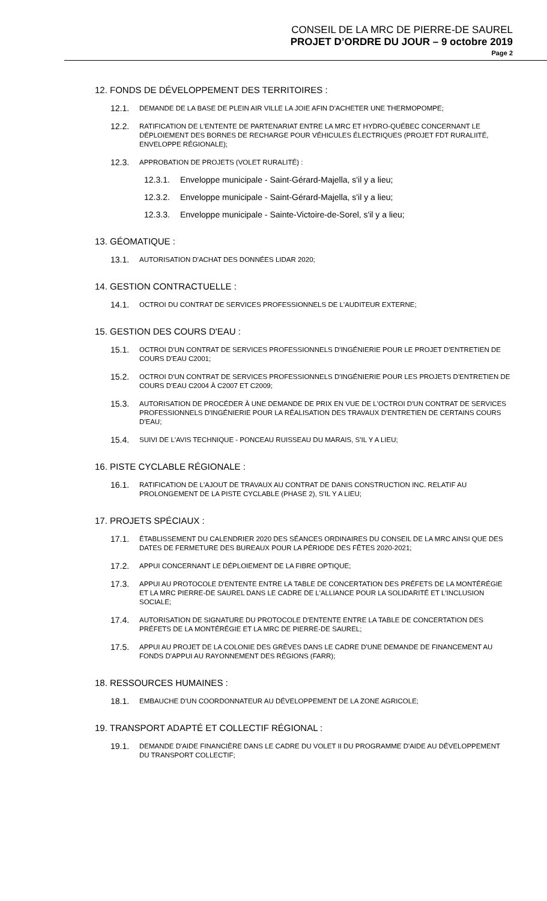CONSEIL DE LA MRC DE PIERRE-DE SAUREL
PROJET D’ORDRE DU JOUR – 9 octobre 2019
Page 2
12. FONDS DE DÉVELOPPEMENT DES TERRITOIRES :
12.1. DEMANDE DE LA BASE DE PLEIN AIR VILLE LA JOIE AFIN D'ACHETER UNE THERMOPOMPE;
12.2. RATIFICATION DE L'ENTENTE DE PARTENARIAT ENTRE LA MRC ET HYDRO-QUÉBEC CONCERNANT LE DÉPLOIEMENT DES BORNES DE RECHARGE POUR VÉHICULES ÉLECTRIQUES (PROJET FDT RURALIITÉ, ENVELOPPE RÉGIONALE);
12.3. APPROBATION DE PROJETS (VOLET RURALITÉ) :
12.3.1. Enveloppe municipale - Saint-Gérard-Majella, s'il y a lieu;
12.3.2. Enveloppe municipale - Saint-Gérard-Majella, s'il y a lieu;
12.3.3. Enveloppe municipale - Sainte-Victoire-de-Sorel, s'il y a lieu;
13. GÉOMATIQUE :
13.1. AUTORISATION D'ACHAT DES DONNÉES LIDAR 2020;
14. GESTION CONTRACTUELLE :
14.1. OCTROI DU CONTRAT DE SERVICES PROFESSIONNELS DE L'AUDITEUR EXTERNE;
15. GESTION DES COURS D'EAU :
15.1. OCTROI D'UN CONTRAT DE SERVICES PROFESSIONNELS D'INGÉNIERIE POUR LE PROJET D'ENTRETIEN DE COURS D'EAU C2001;
15.2. OCTROI D'UN CONTRAT DE SERVICES PROFESSIONNELS D'INGÉNIERIE POUR LES PROJETS D'ENTRETIEN DE COURS D'EAU C2004 À C2007 ET C2009;
15.3. AUTORISATION DE PROCÉDER À UNE DEMANDE DE PRIX EN VUE DE L'OCTROI D'UN CONTRAT DE SERVICES PROFESSIONNELS D'INGÉNIERIE POUR LA RÉALISATION DES TRAVAUX D'ENTRETIEN DE CERTAINS COURS D'EAU;
15.4. SUIVI DE L'AVIS TECHNIQUE - PONCEAU RUISSEAU DU MARAIS, S'IL Y A LIEU;
16. PISTE CYCLABLE RÉGIONALE :
16.1. RATIFICATION DE L'AJOUT DE TRAVAUX AU CONTRAT DE DANIS CONSTRUCTION INC. RELATIF AU PROLONGEMENT DE LA PISTE CYCLABLE (PHASE 2), S'IL Y A LIEU;
17. PROJETS SPÉCIAUX :
17.1. ÉTABLISSEMENT DU CALENDRIER 2020 DES SÉANCES ORDINAIRES DU CONSEIL DE LA MRC AINSI QUE DES DATES DE FERMETURE DES BUREAUX POUR LA PÉRIODE DES FÊTES 2020-2021;
17.2. APPUI CONCERNANT LE DÉPLOIEMENT DE LA FIBRE OPTIQUE;
17.3. APPUI AU PROTOCOLE D'ENTENTE ENTRE LA TABLE DE CONCERTATION DES PRÉFETS DE LA MONTÉRÉGIE ET LA MRC PIERRE-DE SAUREL DANS LE CADRE DE L'ALLIANCE POUR LA SOLIDARITÉ ET L'INCLUSION SOCIALE;
17.4. AUTORISATION DE SIGNATURE DU PROTOCOLE D'ENTENTE ENTRE LA TABLE DE CONCERTATION DES PRÉFETS DE LA MONTÉRÉGIE ET LA MRC DE PIERRE-DE SAUREL;
17.5. APPUI AU PROJET DE LA COLONIE DES GRÈVES DANS LE CADRE D'UNE DEMANDE DE FINANCEMENT AU FONDS D'APPUI AU RAYONNEMENT DES RÉGIONS (FARR);
18. RESSOURCES HUMAINES :
18.1. EMBAUCHE D'UN COORDONNATEUR AU DÉVELOPPEMENT DE LA ZONE AGRICOLE;
19. TRANSPORT ADAPTÉ ET COLLECTIF RÉGIONAL :
19.1. DEMANDE D'AIDE FINANCIÈRE DANS LE CADRE DU VOLET II DU PROGRAMME D'AIDE AU DÉVELOPPEMENT DU TRANSPORT COLLECTIF;